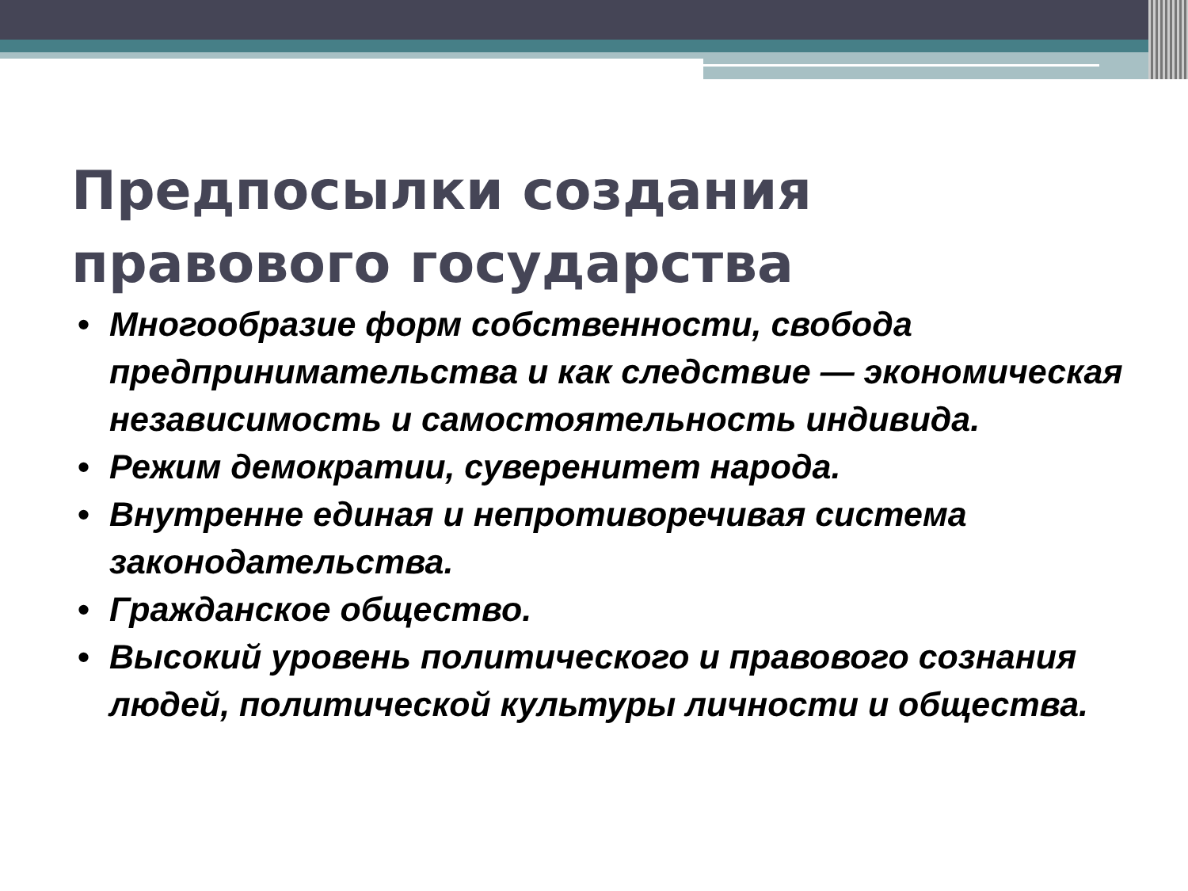Предпосылки создания
правового государства
• Многообразие форм собственности, свобода предпринимательства и как следствие — экономическая независимость и самостоятельность индивида.
• Режим демократии, суверенитет народа.
• Внутренне единая и непротиворечивая система законодательства.
• Гражданское общество.
• Высокий уровень политического и правового сознания людей, политической культуры личности и общества.